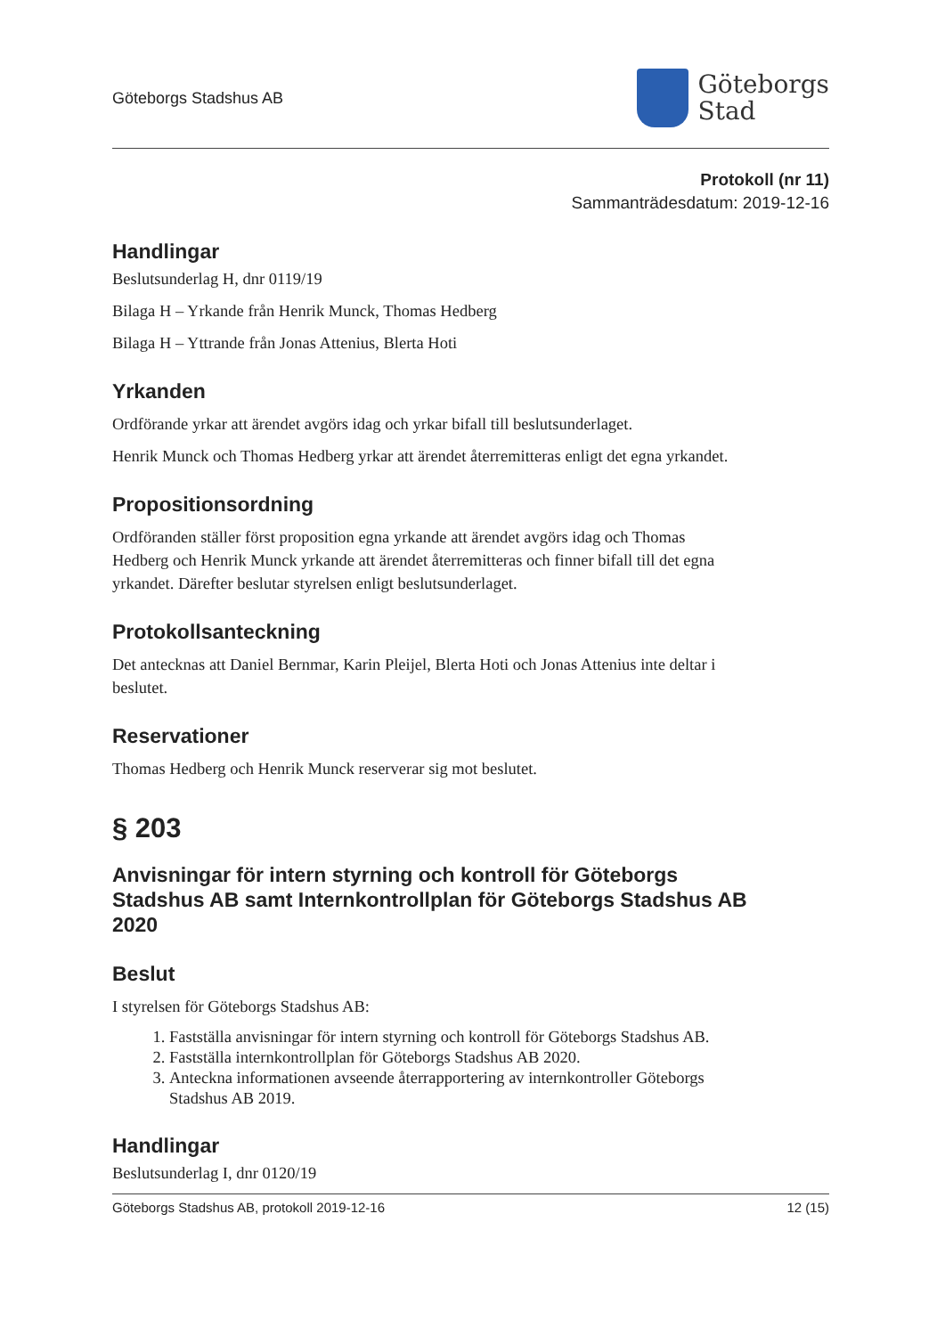Göteborgs Stadshus AB
Göteborgs
Stad
Protokoll (nr 11)
Sammanträdesdatum: 2019-12-16
Handlingar
Beslutsunderlag H, dnr 0119/19
Bilaga H – Yrkande från Henrik Munck, Thomas Hedberg
Bilaga H – Yttrande från Jonas Attenius, Blerta Hoti
Yrkanden
Ordförande yrkar att ärendet avgörs idag och yrkar bifall till beslutsunderlaget.
Henrik Munck och Thomas Hedberg yrkar att ärendet återremitteras enligt det egna yrkandet.
Propositionsordning
Ordföranden ställer först proposition egna yrkande att ärendet avgörs idag och Thomas Hedberg och Henrik Munck yrkande att ärendet återremitteras och finner bifall till det egna yrkandet. Därefter beslutar styrelsen enligt beslutsunderlaget.
Protokollsanteckning
Det antecknas att Daniel Bernmar, Karin Pleijel, Blerta Hoti och Jonas Attenius inte deltar i beslutet.
Reservationer
Thomas Hedberg och Henrik Munck reserverar sig mot beslutet.
§ 203
Anvisningar för intern styrning och kontroll för Göteborgs Stadshus AB samt Internkontrollplan för Göteborgs Stadshus AB 2020
Beslut
I styrelsen för Göteborgs Stadshus AB:
1. Fastställa anvisningar för intern styrning och kontroll för Göteborgs Stadshus AB.
2. Fastställa internkontrollplan för Göteborgs Stadshus AB 2020.
3. Anteckna informationen avseende återrapportering av internkontroller Göteborgs Stadshus AB 2019.
Handlingar
Beslutsunderlag I, dnr 0120/19
Göteborgs Stadshus AB, protokoll 2019-12-16 12 (15)